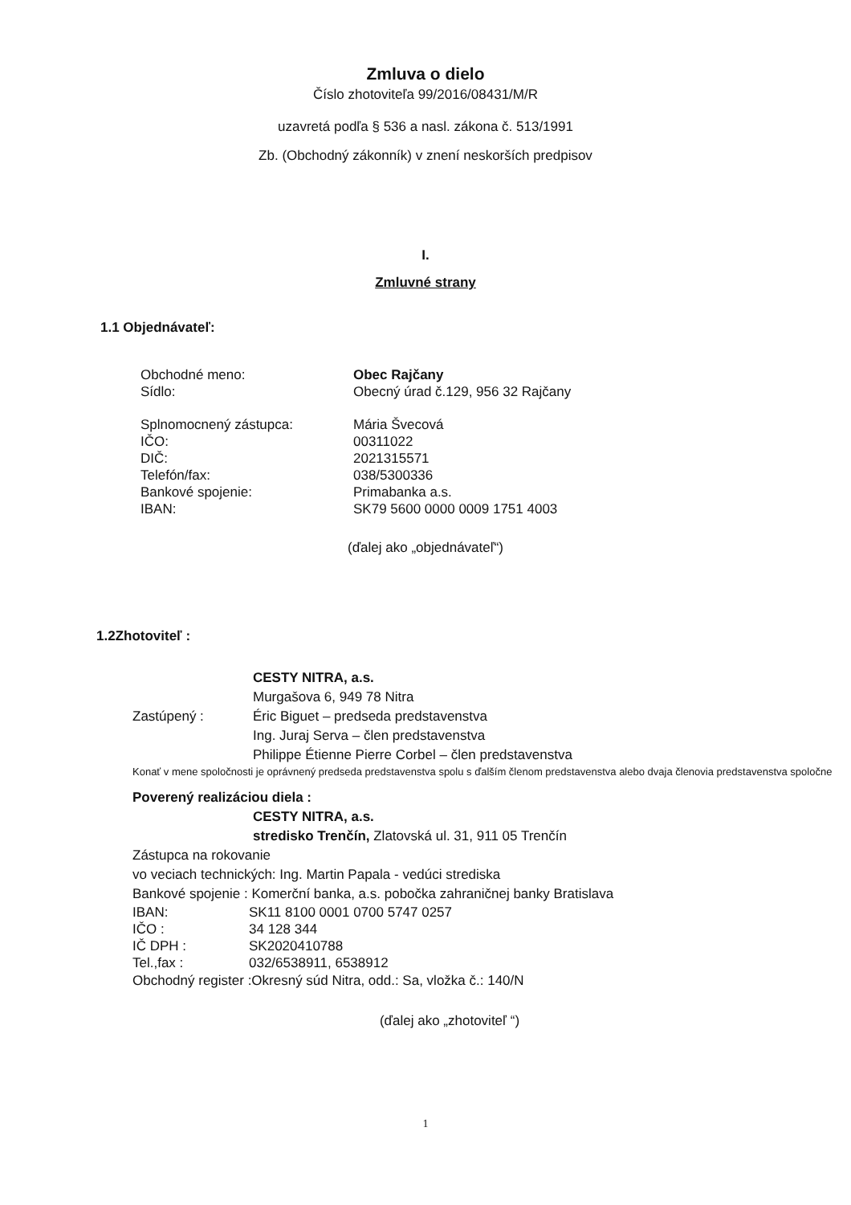Zmluva o dielo
Číslo zhotoviteľa 99/2016/08431/M/R
uzavretá podľa § 536 a nasl. zákona č. 513/1991
Zb. (Obchodný zákonník) v znení neskorších predpisov
I.
Zmluvné strany
1.1 Objednávateľ:
Obchodné meno: Obec Rajčany
Sídlo: Obecný úrad č.129, 956 32 Rajčany
Splnomocnený zástupca: Mária Švecová
IČO: 00311022
DIČ: 2021315571
Telefón/fax: 038/5300336
Bankové spojenie: Primabanka a.s.
IBAN: SK79 5600 0000 0009 1751 4003
(ďalej ako „objednávateľ“)
1.2Zhotoviteľ :
CESTY NITRA, a.s.
Murgašova 6, 949 78 Nitra
Zastúpený : Éric Biguet – predseda predstavenstva
Ing. Juraj Serva – člen predstavenstva
Philippe Étienne Pierre Corbel – člen predstavenstva
Konať v mene spoločnosti je oprávnený predseda predstavenstva spolu s ďalším členom predstavenstva alebo dvaja členovia predstavenstva spoločne
Poverený realizáciou diela :
CESTY NITRA, a.s.
stredisko Trenčín, Zlatovská ul. 31, 911 05 Trenčín
Zástupca na rokovanie
vo veciach technických: Ing. Martin Papala - vedúci strediska
Bankové spojenie : Komerční banka, a.s. pobočka zahraničnej banky Bratislava
IBAN: SK11 8100 0001 0700 5747 0257
IČO : 34 128 344
IČ DPH : SK2020410788
Tel.,fax : 032/6538911, 6538912
Obchodný register :Okresný súd Nitra, odd.: Sa, vložka č.: 140/N
(ďalej ako „zhotoviteľ “)
1